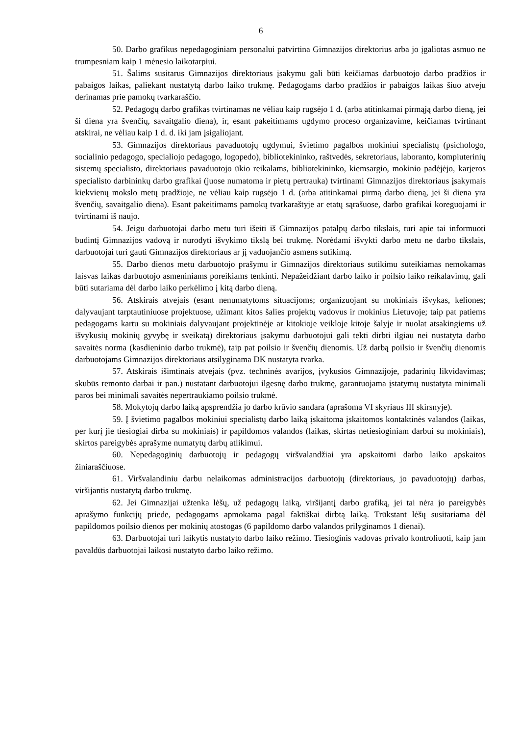6
50. Darbo grafikus nepedagoginiam personalui patvirtina Gimnazijos direktorius arba jo įgaliotas asmuo ne trumpesniam kaip 1 mėnesio laikotarpiui.
51. Šalims susitarus Gimnazijos direktoriaus įsakymu gali būti keičiamas darbuotojo darbo pradžios ir pabaigos laikas, paliekant nustatytą darbo laiko trukmę. Pedagogams darbo pradžios ir pabaigos laikas šiuo atveju derinamas prie pamokų tvarkaraščio.
52. Pedagogų darbo grafikas tvirtinamas ne vėliau kaip rugsėjo 1 d. (arba atitinkamai pirmąją darbo dieną, jei ši diena yra švenčių, savaitgalio diena), ir, esant pakeitimams ugdymo proceso organizavime, keičiamas tvirtinant atskirai, ne vėliau kaip 1 d. d. iki jam įsigaliojant.
53. Gimnazijos direktoriaus pavaduotojų ugdymui, švietimo pagalbos mokiniui specialistų (psichologo, socialinio pedagogo, specialiojo pedagogo, logopedo), bibliotekininko, raštvedės, sekretoriaus, laboranto, kompiuterinių sistemų specialisto, direktoriaus pavaduotojo ūkio reikalams, bibliotekininko, kiemsargio, mokinio padėjėjo, karjeros specialisto darbininkų darbo grafikai (juose numatoma ir pietų pertrauka) tvirtinami Gimnazijos direktoriaus įsakymais kiekvienų mokslo metų pradžioje, ne vėliau kaip rugsėjo 1 d. (arba atitinkamai pirmą darbo dieną, jei ši diena yra švenčių, savaitgalio diena). Esant pakeitimams pamokų tvarkaraštyje ar etatų sąrašuose, darbo grafikai koreguojami ir tvirtinami iš naujo.
54. Jeigu darbuotojai darbo metu turi išeiti iš Gimnazijos patalpų darbo tikslais, turi apie tai informuoti budintį Gimnazijos vadovą ir nurodyti išvykimo tikslą bei trukmę. Norėdami išvykti darbo metu ne darbo tikslais, darbuotojai turi gauti Gimnazijos direktoriaus ar jį vaduojančio asmens sutikimą.
55. Darbo dienos metu darbuotojo prašymu ir Gimnazijos direktoriaus sutikimu suteikiamas nemokamas laisvas laikas darbuotojo asmeniniams poreikiams tenkinti. Nepažeidžiant darbo laiko ir poilsio laiko reikalavimų, gali būti sutariama dėl darbo laiko perkėlimo į kitą darbo dieną.
56. Atskirais atvejais (esant nenumatytoms situacijoms; organizuojant su mokiniais išvykas, keliones; dalyvaujant tarptautiniuose projektuose, užimant kitos šalies projektų vadovus ir mokinius Lietuvoje; taip pat patiems pedagogams kartu su mokiniais dalyvaujant projektinėje ar kitokioje veikloje kitoje šalyje ir nuolat atsakingiems už išvykusių mokinių gyvybę ir sveikatą) direktoriaus įsakymu darbuotojui gali tekti dirbti ilgiau nei nustatyta darbo savaitės norma (kasdieninio darbo trukmė), taip pat poilsio ir švenčių dienomis. Už darbą poilsio ir švenčių dienomis darbuotojams Gimnazijos direktoriaus atsilyginama DK nustatyta tvarka.
57. Atskirais išimtinais atvejais (pvz. techninės avarijos, įvykusios Gimnazijoje, padarinių likvidavimas; skubūs remonto darbai ir pan.) nustatant darbuotojui ilgesnę darbo trukmę, garantuojama įstatymų nustatyta minimali paros bei minimali savaitės nepertraukiamo poilsio trukmė.
58. Mokytojų darbo laiką apsprendžia jo darbo krūvio sandara (aprašoma VI skyriaus III skirsnyje).
59. Į švietimo pagalbos mokiniui specialistų darbo laiką įskaitoma įskaitomos kontaktinės valandos (laikas, per kurį jie tiesiogiai dirba su mokiniais) ir papildomos valandos (laikas, skirtas netiesioginiam darbui su mokiniais), skirtos pareigybės aprašyme numatytų darbų atlikimui.
60. Nepedagoginių darbuotojų ir pedagogų viršvalandžiai yra apskaitomi darbo laiko apskaitos žiniaraščiuose.
61. Viršvalandiniu darbu nelaikomas administracijos darbuotojų (direktoriaus, jo pavaduotojų) darbas, viršijantis nustatytą darbo trukmę.
62. Jei Gimnazijai užtenka lėšų, už pedagogų laiką, viršijantį darbo grafiką, jei tai nėra jo pareigybės aprašymo funkcijų priede, pedagogams apmokama pagal faktiškai dirbtą laiką. Trūkstant lėšų susitariama dėl papildomos poilsio dienos per mokinių atostogas (6 papildomo darbo valandos prilyginamos 1 dienai).
63. Darbuotojai turi laikytis nustatyto darbo laiko režimo. Tiesioginis vadovas privalo kontroliuoti, kaip jam pavaldūs darbuotojai laikosi nustatyto darbo laiko režimo.